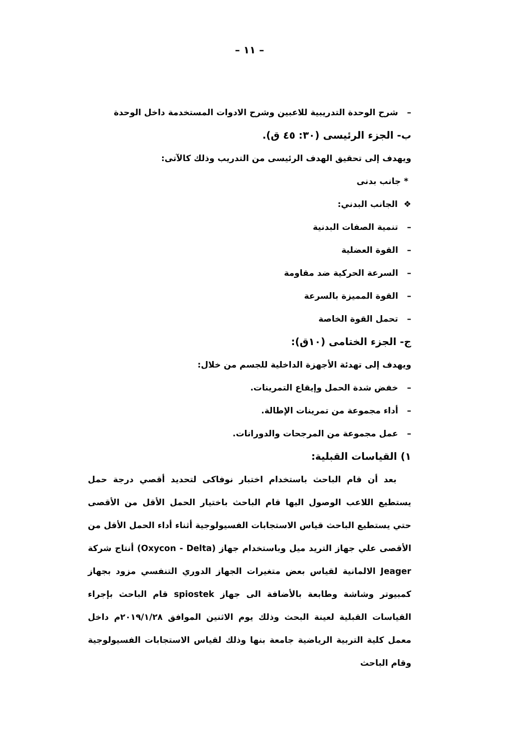– ١١ –
– شرح الوحدة التدريبية للاعبين وشرح الادوات المستخدمة داخل الوحدة
ب- الجزء الرئيسى (٣٠: ٤٥ ق).
ويهدف إلى تحقيق الهدف الرئيسى من التدريب وذلك كالآتى:
* جانب بدنى
❖ الجانب البدني:
– تنمية الصفات البدنية
– القوة العضلية
– السرعة الحركية ضد مقاومة
– القوة المميزة بالسرعة
– تحمل القوة الخاصة
ج- الجزء الختامى (١٠ق):
ويهدف إلى تهدئة الأجهزة الداخلية للجسم من خلال:
– خفض شدة الحمل وإيقاع التمرينات.
– أداء مجموعة من تمرينات الإطالة.
– عمل مجموعة من المرجحات والدورانات.
١) القياسات القبلية:
بعد أن قام الباحث باستخدام اختبار نوفاكى لتحديد أقصي درجة حمل يستطيع اللاعب الوصول اليها قام الباحث باختيار الحمل الأقل من الأقصى حتي يستطيع الباحث قياس الاستجابات الفسيولوجية أثناء أداء الحمل الأقل من الأقصى علي جهاز التريد ميل وباستخدام جهاز (Oxycon - Delta) أنتاج شركة Jeager الالمانية لقياس بعض متغيرات الجهاز الدوري التنفسي مزود بجهاز كمبيوتر وشاشة وطابعة بالأضافة الى جهاز spiostek قام الباحث بإجراء القياسات القبلية لعينة البحث وذلك يوم الاثنين الموافق ٢٠١٩/١/٢٨م داخل معمل كلية التربية الرياضية جامعة بنها وذلك لقياس الاستجابات الفسيولوجية وقام الباحث